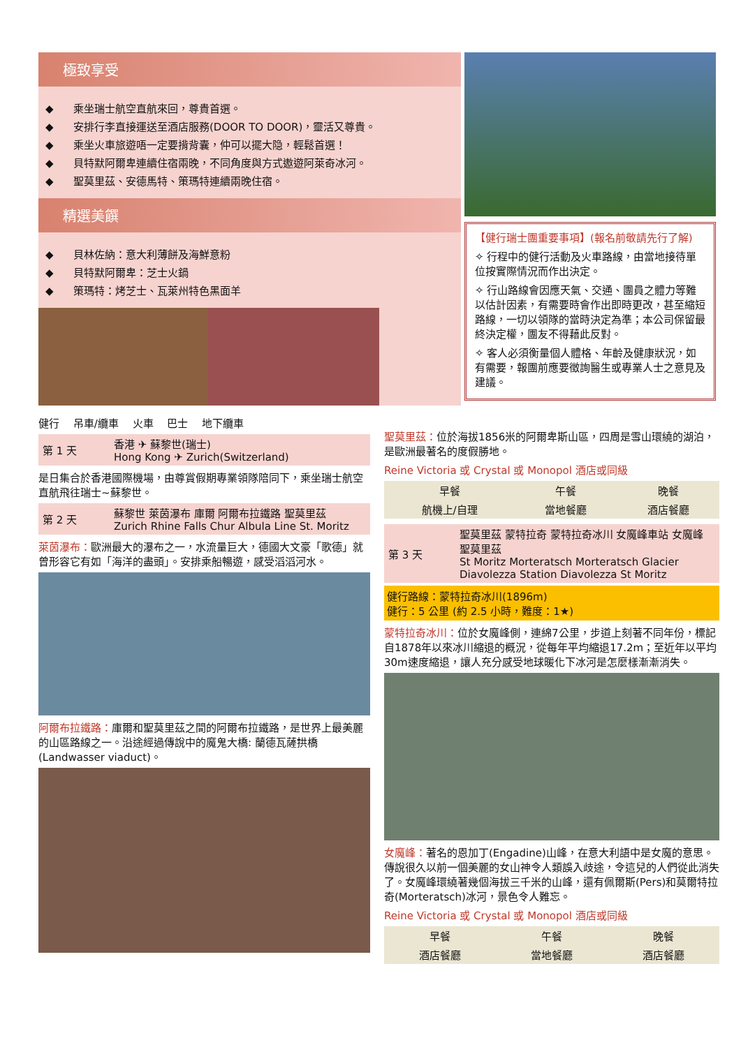極致享受
◆ 乘坐瑞士航空直航來回，尊貴首選。
◆ 安排行李直接運送至酒店服務(DOOR TO DOOR)，靈活又尊貴。
◆ 乘坐火車旅遊唔一定要揹背囊，仲可以擺大隐，輕鬆首選！
◆ 貝特默阿爾卑連續住宿兩晚，不同角度與方式遨遊阿萊奇冰河。
◆ 聖莫里茲、安德馬特、策瑪特連續兩晚住宿。
精選美饌
◆ 貝林佐納：意大利薄餅及海鮮意粉
◆ 貝特默阿爾卑：芝士火鍋
◆ 策瑪特：烤芝士、瓦萊州特色黑面羊
【健行瑞士團重要事項】(報名前敬請先行了解)
✧ 行程中的健行活動及火車路線，由當地接待單位按實際情況而作出決定。
✧ 行山路線會因應天氣、交通、團員之體力等難以估計因素，有需要時會作出即時更改，甚至縮短路線，一切以領隊的當時決定為準；本公司保留最終決定權，團友不得藉此反對。
✧ 客人必須衡量個人體格、年齡及健康狀況，如有需要，報團前應要徵詢醫生或專業人士之意見及建議。
健行 　吊車/纜車 　火車 　巴士 　地下纜車
| 第 1 天 | 香港 ✈ 蘇黎世(瑞士) Hong Kong ✈ Zurich(Switzerland) |
是日集合於香港國際機場，由尊賞假期專業領隊陪同下，乘坐瑞士航空直航飛往瑞士~蘇黎世。
| 第 2 天 | 蘇黎世 萊茵瀑布 庫爾 阿爾布拉鐵路 聖莫里茲 Zurich Rhine Falls Chur Albula Line St. Moritz |
萊茵瀑布：歐洲最大的瀑布之一，水流量巨大，德國大文豪「歌德」就曾形容它有如「海洋的盡頭」。安排乘船暢遊，感受滔滔河水。
阿爾布拉鐵路：庫爾和聖莫里茲之間的阿爾布拉鐵路，是世界上最美麗的山區路線之一。沿途經過傳說中的魔鬼大橋: 蘭德瓦薩拱橋(Landwasser viaduct)。
聖莫里茲：位於海拔1856米的阿爾卑斯山區，四周是雪山環繞的湖泊，是歐洲最著名的度假勝地。
Reine Victoria 或 Crystal 或 Monopol 酒店或同級
| 早餐 | 午餐 | 晚餐 |
| 航機上/自理 | 當地餐廳 | 酒店餐廳 |
| 第 3 天 | 聖莫里茲 蒙特拉奇 蒙特拉奇冰川 女魔峰車站 女魔峰 聖莫里茲 St Moritz Morteratsch Morteratsch Glacier Diavolezza Station Diavolezza St Moritz |
健行路線：蒙特拉奇冰川(1896m)
健行：5 公里 (約 2.5 小時，難度：1★)
蒙特拉奇冰川：位於女魔峰側，連綿7公里，步道上刻著不同年份，標記自1878年以來冰川縮退的概況，從每年平均縮退17.2m；至近年以平均30m速度縮退，讓人充分感受地球暖化下冰河是怎麼樣漸漸消失。
女魔峰：著名的恩加丁(Engadine)山峰，在意大利語中是女魔的意思。傳說很久以前一個美麗的女山神令人類誤入歧途，令這兒的人們從此消失了。女魔峰環繞著幾個海拔三千米的山峰，還有佩爾斯(Pers)和莫爾特拉奇(Morteratsch)冰河，景色令人難忘。
Reine Victoria 或 Crystal 或 Monopol 酒店或同級
| 早餐 | 午餐 | 晚餐 |
| 酒店餐廳 | 當地餐廳 | 酒店餐廳 |